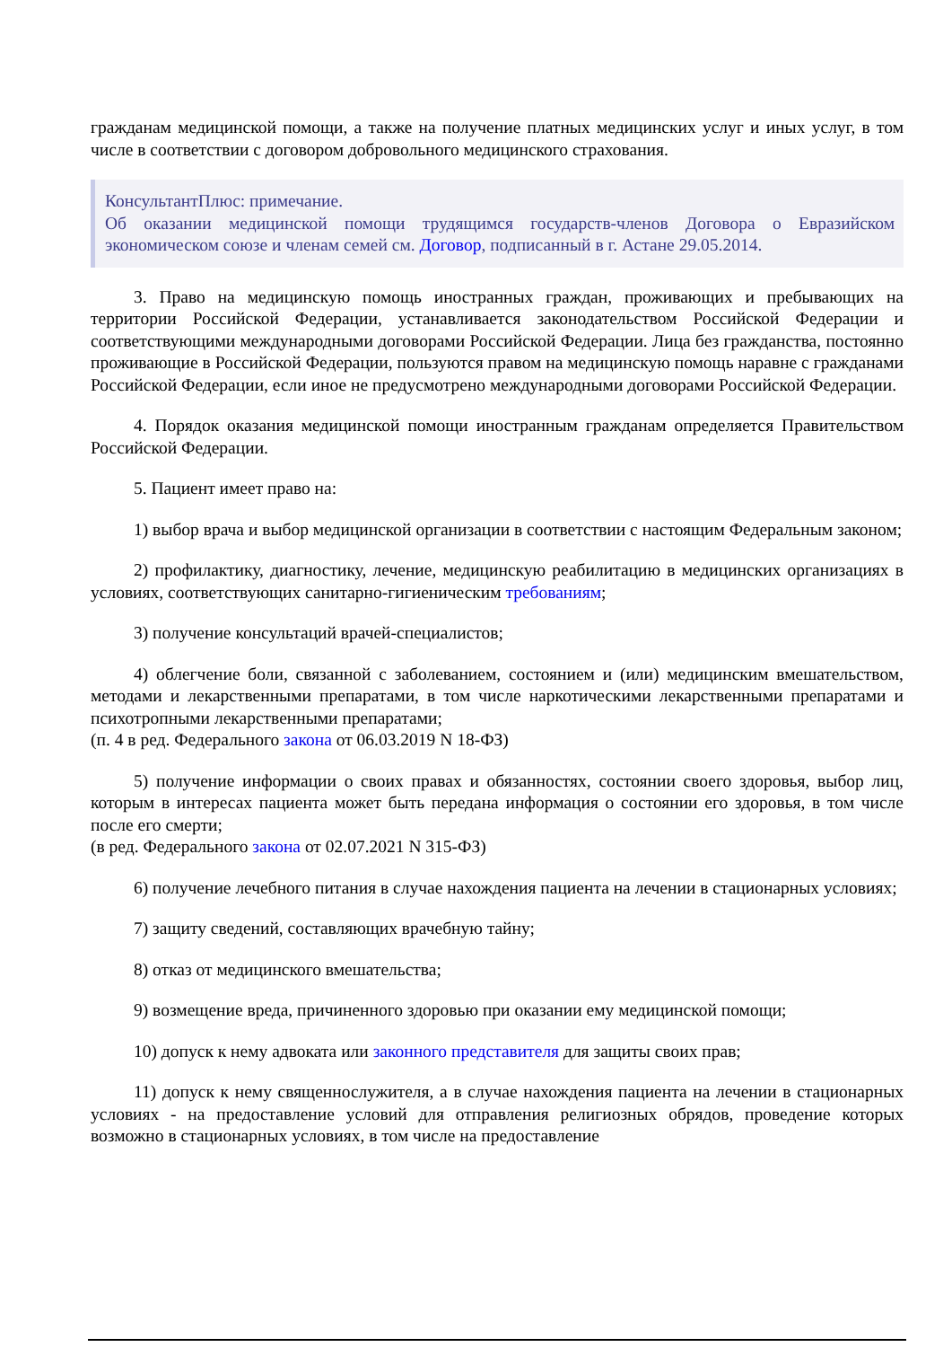гражданам медицинской помощи, а также на получение платных медицинских услуг и иных услуг, в том числе в соответствии с договором добровольного медицинского страхования.
КонсультантПлюс: примечание.
Об оказании медицинской помощи трудящимся государств-членов Договора о Евразийском экономическом союзе и членам семей см. Договор, подписанный в г. Астане 29.05.2014.
3. Право на медицинскую помощь иностранных граждан, проживающих и пребывающих на территории Российской Федерации, устанавливается законодательством Российской Федерации и соответствующими международными договорами Российской Федерации. Лица без гражданства, постоянно проживающие в Российской Федерации, пользуются правом на медицинскую помощь наравне с гражданами Российской Федерации, если иное не предусмотрено международными договорами Российской Федерации.
4. Порядок оказания медицинской помощи иностранным гражданам определяется Правительством Российской Федерации.
5. Пациент имеет право на:
1) выбор врача и выбор медицинской организации в соответствии с настоящим Федеральным законом;
2) профилактику, диагностику, лечение, медицинскую реабилитацию в медицинских организациях в условиях, соответствующих санитарно-гигиеническим требованиям;
3) получение консультаций врачей-специалистов;
4) облегчение боли, связанной с заболеванием, состоянием и (или) медицинским вмешательством, методами и лекарственными препаратами, в том числе наркотическими лекарственными препаратами и психотропными лекарственными препаратами;
(п. 4 в ред. Федерального закона от 06.03.2019 N 18-ФЗ)
5) получение информации о своих правах и обязанностях, состоянии своего здоровья, выбор лиц, которым в интересах пациента может быть передана информация о состоянии его здоровья, в том числе после его смерти;
(в ред. Федерального закона от 02.07.2021 N 315-ФЗ)
6) получение лечебного питания в случае нахождения пациента на лечении в стационарных условиях;
7) защиту сведений, составляющих врачебную тайну;
8) отказ от медицинского вмешательства;
9) возмещение вреда, причиненного здоровью при оказании ему медицинской помощи;
10) допуск к нему адвоката или законного представителя для защиты своих прав;
11) допуск к нему священнослужителя, а в случае нахождения пациента на лечении в стационарных условиях - на предоставление условий для отправления религиозных обрядов, проведение которых возможно в стационарных условиях, в том числе на предоставление